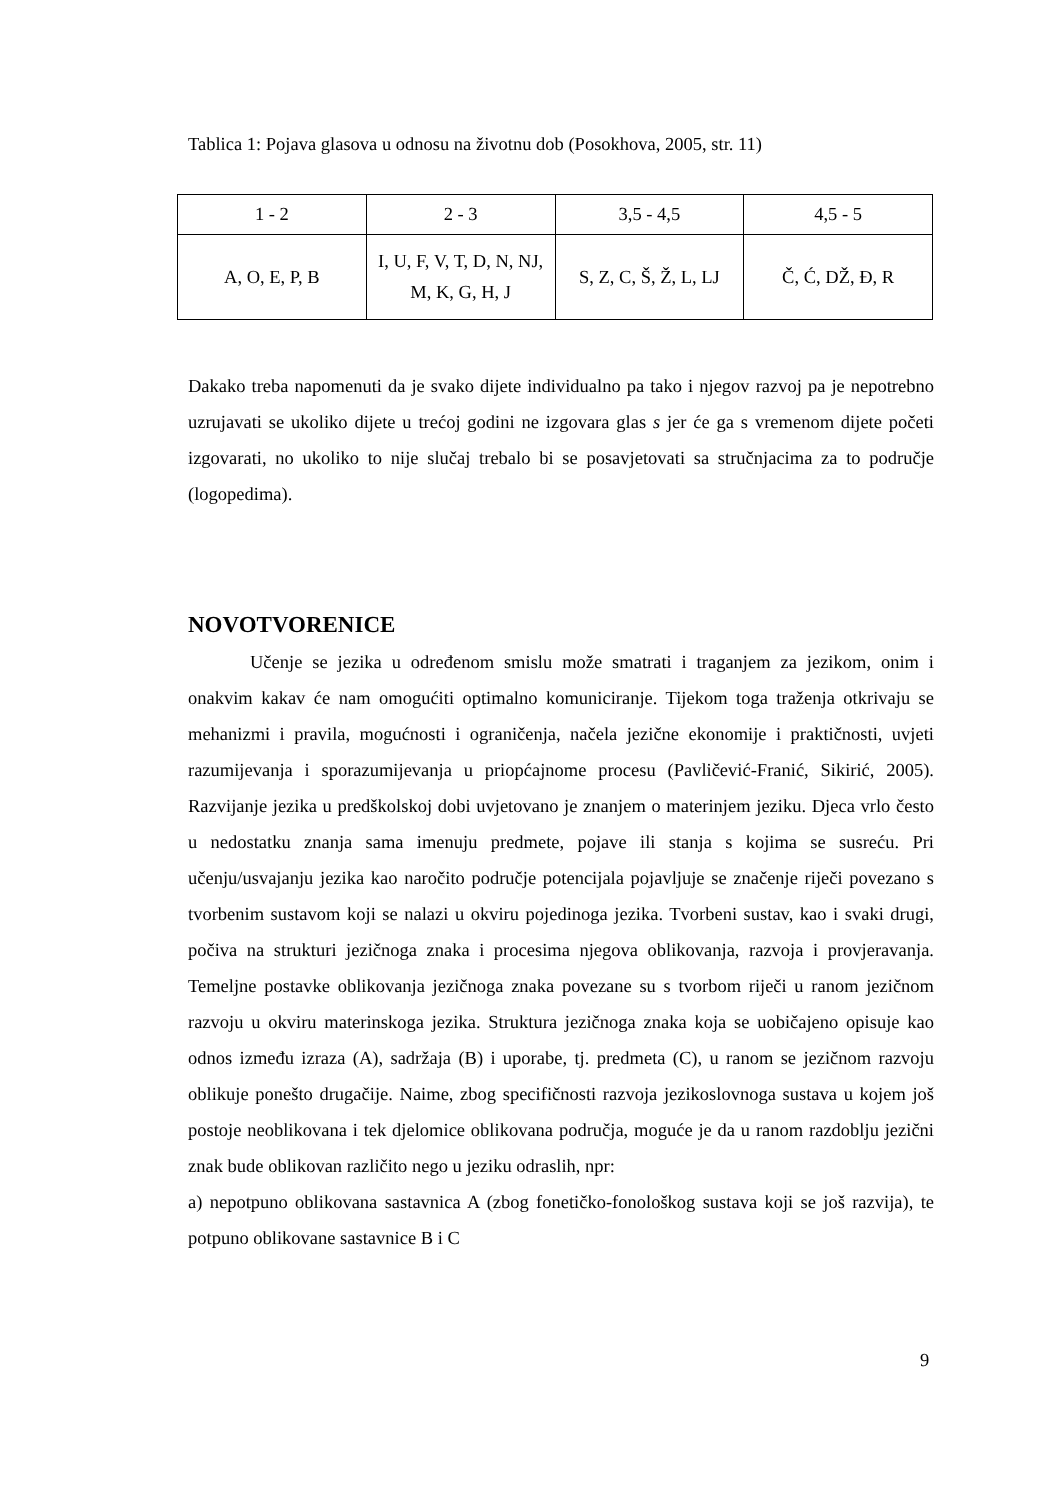Tablica 1: Pojava glasova u odnosu na životnu dob (Posokhova, 2005, str. 11)
| 1 - 2 | 2 - 3 | 3,5 - 4,5 | 4,5 - 5 |
| A, O, E, P, B | I, U, F, V, T, D, N, NJ, M, K, G, H, J | S, Z, C, Š, Ž, L, LJ | Č, Ć, DŽ, Đ, R |
Dakako treba napomenuti da je svako dijete individualno pa tako i njegov razvoj pa je nepotrebno uzrujavati se ukoliko dijete u trećoj godini ne izgovara glas s jer će ga s vremenom dijete početi izgovarati, no ukoliko to nije slučaj trebalo bi se posavjetovati sa stručnjacima za to područje (logopedima).
NOVOTVORENICE
Učenje se jezika u određenom smislu može smatrati i traganjem za jezikom, onim i onakvim kakav će nam omogućiti optimalno komuniciranje. Tijekom toga traženja otkrivaju se mehanizmi i pravila, mogućnosti i ograničenja, načela jezične ekonomije i praktičnosti, uvjeti razumijevanja i sporazumijevanja u priopćajnome procesu (Pavličević-Franić, Sikirić, 2005). Razvijanje jezika u predškolskoj dobi uvjetovano je znanjem o materinjem jeziku. Djeca vrlo često u nedostatku znanja sama imenuju predmete, pojave ili stanja s kojima se susreću. Pri učenju/usvajanju jezika kao naročito područje potencijala pojavljuje se značenje riječi povezano s tvorbenim sustavom koji se nalazi u okviru pojedinoga jezika. Tvorbeni sustav, kao i svaki drugi, počiva na strukturi jezičnoga znaka i procesima njegova oblikovanja, razvoja i provjeravanja. Temeljne postavke oblikovanja jezičnoga znaka povezane su s tvorbom riječi u ranom jezičnom razvoju u okviru materinskoga jezika. Struktura jezičnoga znaka koja se uobičajeno opisuje kao odnos između izraza (A), sadržaja (B) i uporabe, tj. predmeta (C), u ranom se jezičnom razvoju oblikuje ponešto drugačije. Naime, zbog specifičnosti razvoja jezikoslovnoga sustava u kojem još postoje neoblikovana i tek djelomice oblikovana područja, moguće je da u ranom razdoblju jezični znak bude oblikovan različito nego u jeziku odraslih, npr:
a) nepotpuno oblikovana sastavnica A (zbog fonetičko-fonološkog sustava koji se još razvija), te potpuno oblikovane sastavnice B i C
9